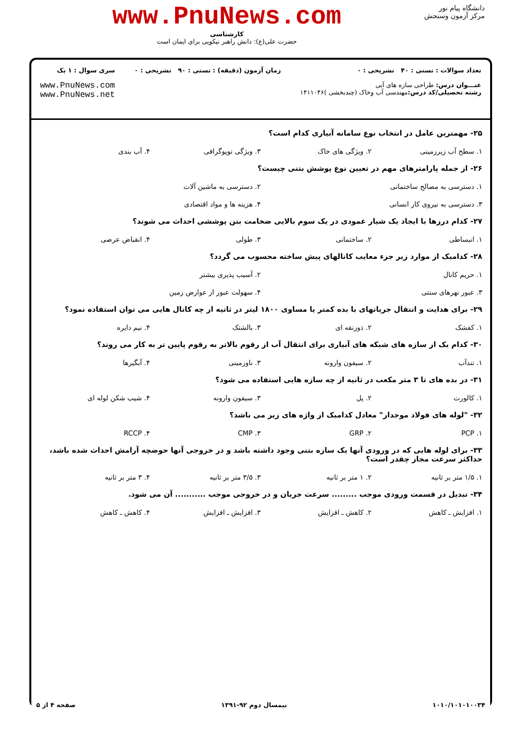دانشگاه پیام نور
مرکز آزمون وسنجش
www.PnuNews.com
کارشناسی
حضرت علی(ع): دانش راهبر نیکویی برای ایمان است
تعداد سوالات : تستی : ۴۰ تشریحی : ۰
عنـــوان درس: طراحی سازه های آبی
رشته تحصیلی/کد درس: مهندسی آب وخاک (چندبخشی )۱۴۱۱۰۴۶
زمان آزمون (دقیقه) : تستی : ۹۰ تشریحی : ۰
سری سوال : ۱ یک
www.PnuNews.com
www.PnuNews.net
۲۵- مهمترین عامل در انتخاب نوع سامانه آبیاری کدام است؟
۱. سطح آب زیرزمینی ۲. ویژگی های خاک ۳. ویژگی توپوگرافی ۴. آب بندی
۲۶- از جمله پارامترهای مهم در تعیین نوع پوشش بتنی چیست؟
۱. دسترسی به مصالح ساختمانی ۲. دسترسی به ماشین آلات
۳. دسترسی به نیروی کار انسانی ۴. هزینه ها و مواد اقتصادی
۲۷- کدام درزها با ایجاد یک شیار عمودی در یک سوم بالایی ضخامت بتن پوششی احداث می شوند؟
۱. انبساطی ۲. ساختمانی ۳. طولی ۴. انقباض عرضی
۲۸- کدامیک از موارد زیر جزء معایب کانالهای پیش ساخته محسوب می گردد؟
۱. حریم کانال ۲. آسیب پذیری بیشتر
۳. عبور نهرهای سنتی ۴. سهولت عبور از عوارض زمین
۲۹- برای هدایت و انتقال جریانهای با بده کمتر یا مساوی ۱۸۰۰ لیتر در ثانیه از چه کانال هایی می توان استفاده نمود؟
۱. کفشک ۲. ذوزنقه ای ۳. بالشتک ۴. نیم دایره
۳۰- کدام یک از سازه های شبکه های آبیاری برای انتقال آب از رقوم بالاتر به رقوم پایین تر به کار می روند؟
۱. تندآب ۲. سیفون وارونه ۳. ناوزمینی ۴. آبگیرها
۳۱- در بده های تا ۳ متر مکعب در ثانیه از چه سازه هایی استفاده می شود؟
۱. کالورت ۲. پل ۳. سیفون وارونه ۴. شیب شکن لوله ای
۳۲- "لوله های فولاد موجدار" معادل کدامیک از واژه های زیر می باشد؟
۱. PCP ۲. GRP ۳. CMP ۴. RCCP
۳۳- برای لوله هایی که در ورودی آنها یک سازه بتنی وجود داشته باشد و در خروجی آنها حوضچه آرامش احداث شده باشد، حداکثر سرعت مجاز چقدر است؟
۱. ۱/۵ متر بر ثانیه ۲. ۱ متر بر ثانیه ۳. ۳/۵ متر بر ثانیه ۴. ۳ متر بر ثانیه
۳۴- تبدیل در قسمت ورودی موجب ......... سرعت جریان و در خروجی موجب ........... آن می شود.
۱. افزایش ـ کاهش ۲. کاهش ـ افزایش ۳. افزایش ـ افزایش ۴. کاهش ـ کاهش
۱۰۱۰/۱۰۱۰۱۰۰۳۴ نیمسال دوم ۹۲-۱۳۹۱ صفحه ۴ از ۵